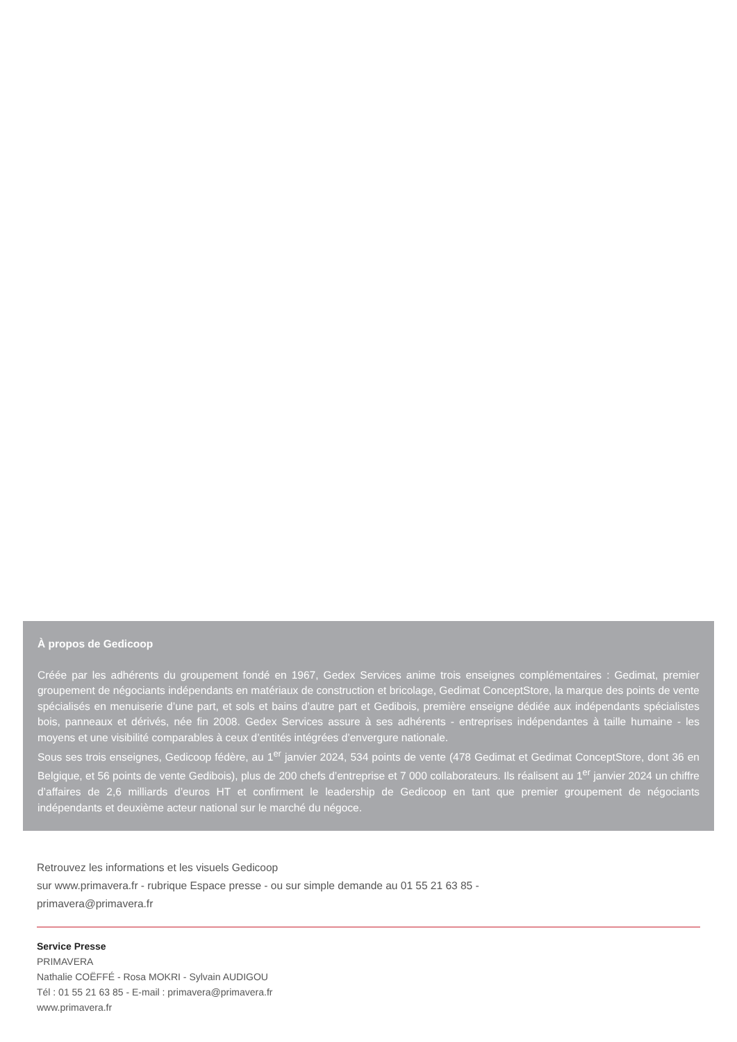À propos de Gedicoop
Créée par les adhérents du groupement fondé en 1967, Gedex Services anime trois enseignes complémentaires : Gedimat, premier groupement de négociants indépendants en matériaux de construction et bricolage, Gedimat ConceptStore, la marque des points de vente spécialisés en menuiserie d’une part, et sols et bains d’autre part et Gedibois, première enseigne dédiée aux indépendants spécialistes bois, panneaux et dérivés, née fin 2008. Gedex Services assure à ses adhérents - entreprises indépendantes à taille humaine - les moyens et une visibilité comparables à ceux d’entités intégrées d’envergure nationale.
Sous ses trois enseignes, Gedicoop fédère, au 1<sup>er</sup> janvier 2024, 534 points de vente (478 Gedimat et Gedimat ConceptStore, dont 36 en Belgique, et 56 points de vente Gedibois), plus de 200 chefs d’entreprise et 7 000 collaborateurs. Ils réalisent au 1<sup>er</sup> janvier 2024 un chiffre d’affaires de 2,6 milliards d’euros HT et confirment le leadership de Gedicoop en tant que premier groupement de négociants indépendants et deuxième acteur national sur le marché du négoce.
Retrouvez les informations et les visuels Gedicoop
sur www.primavera.fr - rubrique Espace presse - ou sur simple demande au 01 55 21 63 85 -
primavera@primavera.fr
Service Presse
PRIMAVERA
Nathalie COËFFÉ - Rosa MOKRI - Sylvain AUDIGOU
Tél : 01 55 21 63 85 - E-mail : primavera@primavera.fr
www.primavera.fr